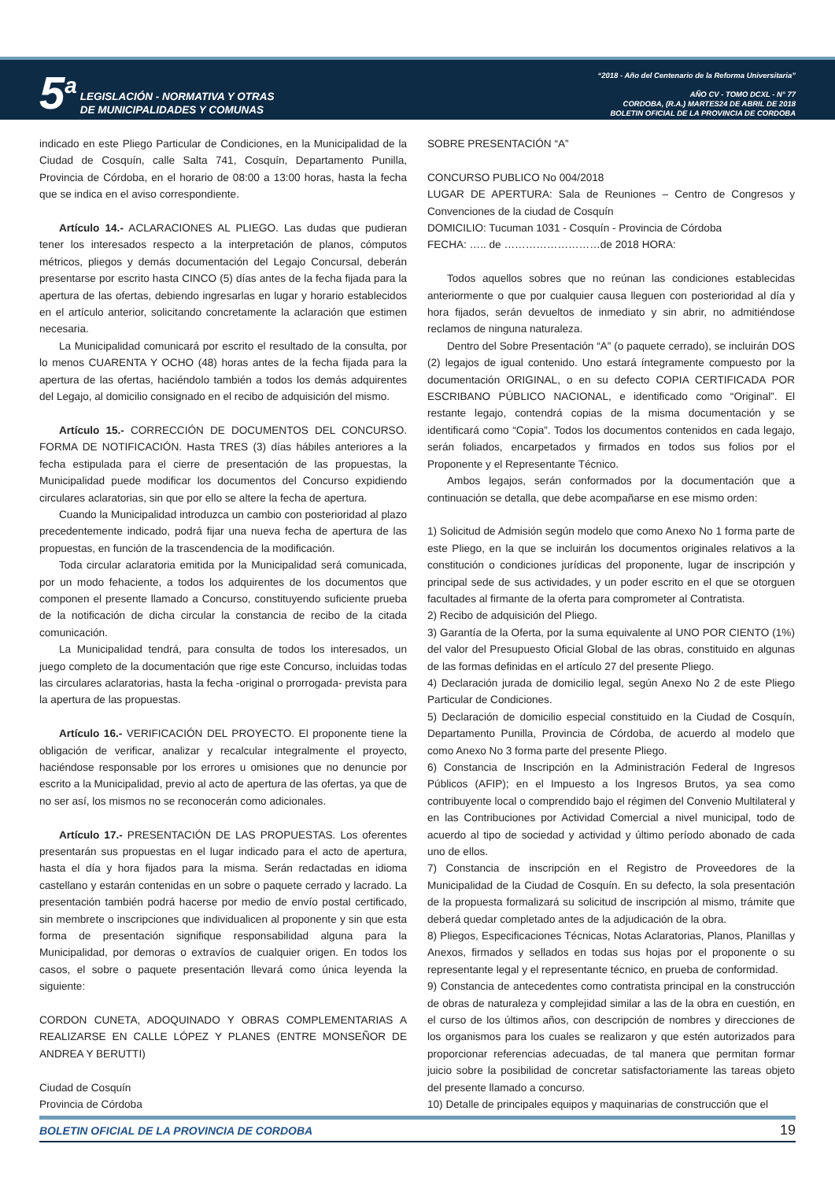5<sup>a</sup>
LEGISLACIÓN - NORMATIVA Y OTRAS
DE MUNICIPALIDADES Y COMUNAS
“2018 - Año del Centenario de la Reforma Universitaria”
AÑO CV - TOMO DCXL - N° 77
CORDOBA, (R.A.) MARTES24 DE ABRIL DE 2018
BOLETIN OFICIAL DE LA PROVINCIA DE CORDOBA
indicado en este Pliego Particular de Condiciones, en la Municipalidad de la Ciudad de Cosquín, calle Salta 741, Cosquín, Departamento Punilla, Provincia de Córdoba, en el horario de 08:00 a 13:00 horas, hasta la fecha que se indica en el aviso correspondiente.
Artículo 14.- ACLARACIONES AL PLIEGO. Las dudas que pudieran tener los interesados respecto a la interpretación de planos, cómputos métricos, pliegos y demás documentación del Legajo Concursal, deberán presentarse por escrito hasta CINCO (5) días antes de la fecha fijada para la apertura de las ofertas, debiendo ingresarlas en lugar y horario establecidos en el artículo anterior, solicitando concretamente la aclaración que estimen necesaria.
La Municipalidad comunicará por escrito el resultado de la consulta, por lo menos CUARENTA Y OCHO (48) horas antes de la fecha fijada para la apertura de las ofertas, haciéndolo también a todos los demás adquirentes del Legajo, al domicilio consignado en el recibo de adquisición del mismo.
Artículo 15.- CORRECCIÓN DE DOCUMENTOS DEL CONCURSO. FORMA DE NOTIFICACIÓN. Hasta TRES (3) días hábiles anteriores a la fecha estipulada para el cierre de presentación de las propuestas, la Municipalidad puede modificar los documentos del Concurso expidiendo circulares aclaratorias, sin que por ello se altere la fecha de apertura.
Cuando la Municipalidad introduzca un cambio con posterioridad al plazo precedentemente indicado, podrá fijar una nueva fecha de apertura de las propuestas, en función de la trascendencia de la modificación.
Toda circular aclaratoria emitida por la Municipalidad será comunicada, por un modo fehaciente, a todos los adquirentes de los documentos que componen el presente llamado a Concurso, constituyendo suficiente prueba de la notificación de dicha circular la constancia de recibo de la citada comunicación.
La Municipalidad tendrá, para consulta de todos los interesados, un juego completo de la documentación que rige este Concurso, incluidas todas las circulares aclaratorias, hasta la fecha -original o prorrogada- prevista para la apertura de las propuestas.
Artículo 16.- VERIFICACIÓN DEL PROYECTO. El proponente tiene la obligación de verificar, analizar y recalcular integralmente el proyecto, haciéndose responsable por los errores u omisiones que no denuncie por escrito a la Municipalidad, previo al acto de apertura de las ofertas, ya que de no ser así, los mismos no se reconocerán como adicionales.
Artículo 17.- PRESENTACIÓN DE LAS PROPUESTAS. Los oferentes presentarán sus propuestas en el lugar indicado para el acto de apertura, hasta el día y hora fijados para la misma. Serán redactadas en idioma castellano y estarán contenidas en un sobre o paquete cerrado y lacrado. La presentación también podrá hacerse por medio de envío postal certificado, sin membrete o inscripciones que individualicen al proponente y sin que esta forma de presentación signifique responsabilidad alguna para la Municipalidad, por demoras o extravíos de cualquier origen. En todos los casos, el sobre o paquete presentación llevará como única leyenda la siguiente:
CORDON CUNETA, ADOQUINADO Y OBRAS COMPLEMENTARIAS A REALIZARSE EN CALLE LÓPEZ Y PLANES (ENTRE MONSEÑOR DE ANDREA Y BERUTTI)
Ciudad de Cosquín
Provincia de Córdoba
SOBRE PRESENTACIÓN “A”
CONCURSO PUBLICO No 004/2018
LUGAR DE APERTURA: Sala de Reuniones – Centro de Congresos y Convenciones de la ciudad de Cosquín
DOMICILIO: Tucuman 1031 - Cosquín - Provincia de Córdoba
FECHA: ….. de ………………………de 2018 HORA:
Todos aquellos sobres que no reúnan las condiciones establecidas anteriormente o que por cualquier causa lleguen con posterioridad al día y hora fijados, serán devueltos de inmediato y sin abrir, no admitiéndose reclamos de ninguna naturaleza.
Dentro del Sobre Presentación “A” (o paquete cerrado), se incluirán DOS (2) legajos de igual contenido. Uno estará íntegramente compuesto por la documentación ORIGINAL, o en su defecto COPIA CERTIFICADA POR ESCRIBANO PÚBLICO NACIONAL, e identificado como “Original”. El restante legajo, contendrá copias de la misma documentación y se identificará como “Copia”. Todos los documentos contenidos en cada legajo, serán foliados, encarpetados y firmados en todos sus folios por el Proponente y el Representante Técnico.
Ambos legajos, serán conformados por la documentación que a continuación se detalla, que debe acompañarse en ese mismo orden:
1) Solicitud de Admisión según modelo que como Anexo No 1 forma parte de este Pliego, en la que se incluirán los documentos originales relativos a la constitución o condiciones jurídicas del proponente, lugar de inscripción y principal sede de sus actividades, y un poder escrito en el que se otorguen facultades al firmante de la oferta para comprometer al Contratista.
2) Recibo de adquisición del Pliego.
3) Garantía de la Oferta, por la suma equivalente al UNO POR CIENTO (1%) del valor del Presupuesto Oficial Global de las obras, constituido en algunas de las formas definidas en el artículo 27 del presente Pliego.
4) Declaración jurada de domicilio legal, según Anexo No 2 de este Pliego Particular de Condiciones.
5) Declaración de domicilio especial constituido en la Ciudad de Cosquín, Departamento Punilla, Provincia de Córdoba, de acuerdo al modelo que como Anexo No 3 forma parte del presente Pliego.
6) Constancia de Inscripción en la Administración Federal de Ingresos Públicos (AFIP); en el Impuesto a los Ingresos Brutos, ya sea como contribuyente local o comprendido bajo el régimen del Convenio Multilateral y en las Contribuciones por Actividad Comercial a nivel municipal, todo de acuerdo al tipo de sociedad y actividad y último período abonado de cada uno de ellos.
7) Constancia de inscripción en el Registro de Proveedores de la Municipalidad de la Ciudad de Cosquín. En su defecto, la sola presentación de la propuesta formalizará su solicitud de inscripción al mismo, trámite que deberá quedar completado antes de la adjudicación de la obra.
8) Pliegos, Especificaciones Técnicas, Notas Aclaratorias, Planos, Planillas y Anexos, firmados y sellados en todas sus hojas por el proponente o su representante legal y el representante técnico, en prueba de conformidad.
9) Constancia de antecedentes como contratista principal en la construcción de obras de naturaleza y complejidad similar a las de la obra en cuestión, en el curso de los últimos años, con descripción de nombres y direcciones de los organismos para los cuales se realizaron y que estén autorizados para proporcionar referencias adecuadas, de tal manera que permitan formar juicio sobre la posibilidad de concretar satisfactoriamente las tareas objeto del presente llamado a concurso.
10) Detalle de principales equipos y maquinarias de construcción que el
BOLETIN OFICIAL DE LA PROVINCIA DE CORDOBA 19